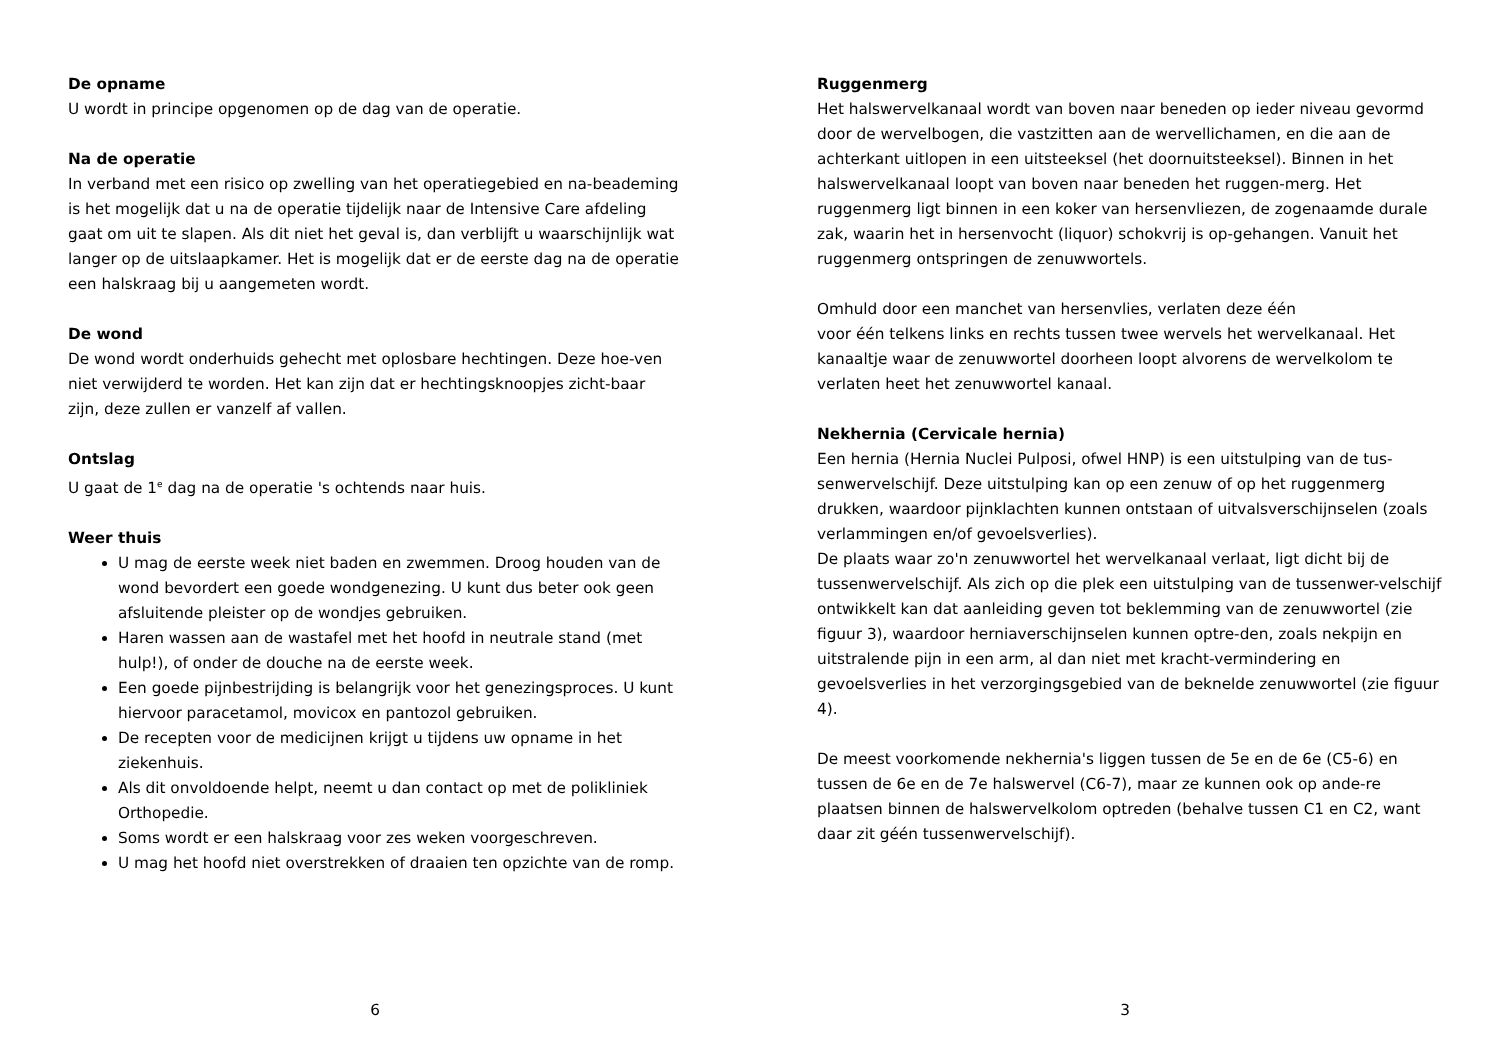De opname
U wordt in principe opgenomen op de dag van de operatie.
Na de operatie
In verband met een risico op zwelling van het operatiegebied en na-beademing is het mogelijk dat u na de operatie tijdelijk naar de Intensive Care afdeling gaat om uit te slapen. Als dit niet het geval is, dan verblijft u waarschijnlijk wat langer op de uitslaapkamer. Het is mogelijk dat er de eerste dag na de operatie een halskraag bij u aangemeten wordt.
De wond
De wond wordt onderhuids gehecht met oplosbare hechtingen. Deze hoe-ven niet verwijderd te worden. Het kan zijn dat er hechtingsknoopjes zicht-baar zijn, deze zullen er vanzelf af vallen.
Ontslag
U gaat de 1<sup>e</sup> dag na de operatie 's ochtends naar huis.
Weer thuis
U mag de eerste week niet baden en zwemmen. Droog houden van de wond bevordert een goede wondgenezing. U kunt dus beter ook geen afsluitende pleister op de wondjes gebruiken.
Haren wassen aan de wastafel met het hoofd in neutrale stand (met hulp!), of onder de douche na de eerste week.
Een goede pijnbestrijding is belangrijk voor het genezingsproces. U kunt hiervoor paracetamol, movicox en pantozol gebruiken.
De recepten voor de medicijnen krijgt u tijdens uw opname in het ziekenhuis.
Als dit onvoldoende helpt, neemt u dan contact op met de polikliniek Orthopedie.
Soms wordt er een halskraag voor zes weken voorgeschreven.
U mag het hoofd niet overstrekken of draaien ten opzichte van de romp.
6
Ruggenmerg
Het halswervelkanaal wordt van boven naar beneden op ieder niveau gevormd door de wervelbogen, die vastzitten aan de wervellichamen, en die aan de achterkant uitlopen in een uitsteeksel (het doornuitsteeksel). Binnen in het halswervelkanaal loopt van boven naar beneden het ruggen-merg. Het ruggenmerg ligt binnen in een koker van hersenvliezen, de zogenaamde durale zak, waarin het in hersenvocht (liquor) schokvrij is op-gehangen. Vanuit het ruggenmerg ontspringen de zenuwwortels.
Omhuld door een manchet van hersenvlies, verlaten deze één
voor één telkens links en rechts tussen twee wervels het wervelkanaal. Het kanaaltje waar de zenuwwortel doorheen loopt alvorens de wervelkolom te verlaten heet het zenuwwortel kanaal.
Nekhernia (Cervicale hernia)
Een hernia (Hernia Nuclei Pulposi, ofwel HNP) is een uitstulping van de tus-senwervelschijf. Deze uitstulping kan op een zenuw of op het ruggenmerg drukken, waardoor pijnklachten kunnen ontstaan of uitvalsverschijnselen (zoals verlammingen en/of gevoelsverlies).
De plaats waar zo'n zenuwwortel het wervelkanaal verlaat, ligt dicht bij de tussenwervelschijf. Als zich op die plek een uitstulping van de tussenwer-velschijf ontwikkelt kan dat aanleiding geven tot beklemming van de zenuwwortel (zie figuur 3), waardoor herniaverschijnselen kunnen optre-den, zoals nekpijn en uitstralende pijn in een arm, al dan niet met kracht-vermindering en gevoelsverlies in het verzorgingsgebied van de beknelde zenuwwortel (zie figuur 4).
De meest voorkomende nekhernia's liggen tussen de 5e en de 6e (C5-6) en tussen de 6e en de 7e halswervel (C6-7), maar ze kunnen ook op ande-re plaatsen binnen de halswervelkolom optreden (behalve tussen C1 en C2, want daar zit géén tussenwervelschijf).
3